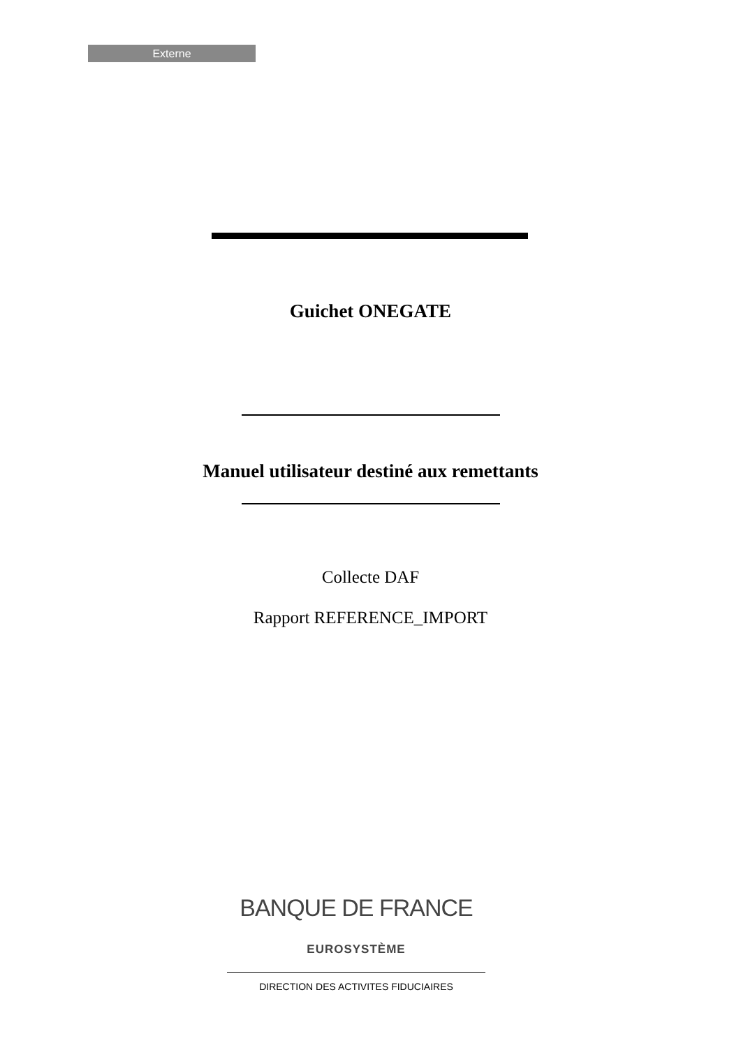Externe
Guichet ONEGATE
Manuel utilisateur destiné aux remettants
Collecte DAF
Rapport REFERENCE_IMPORT
BANQUE DE FRANCE
EUROSYSTÈME
DIRECTION DES ACTIVITES FIDUCIAIRES